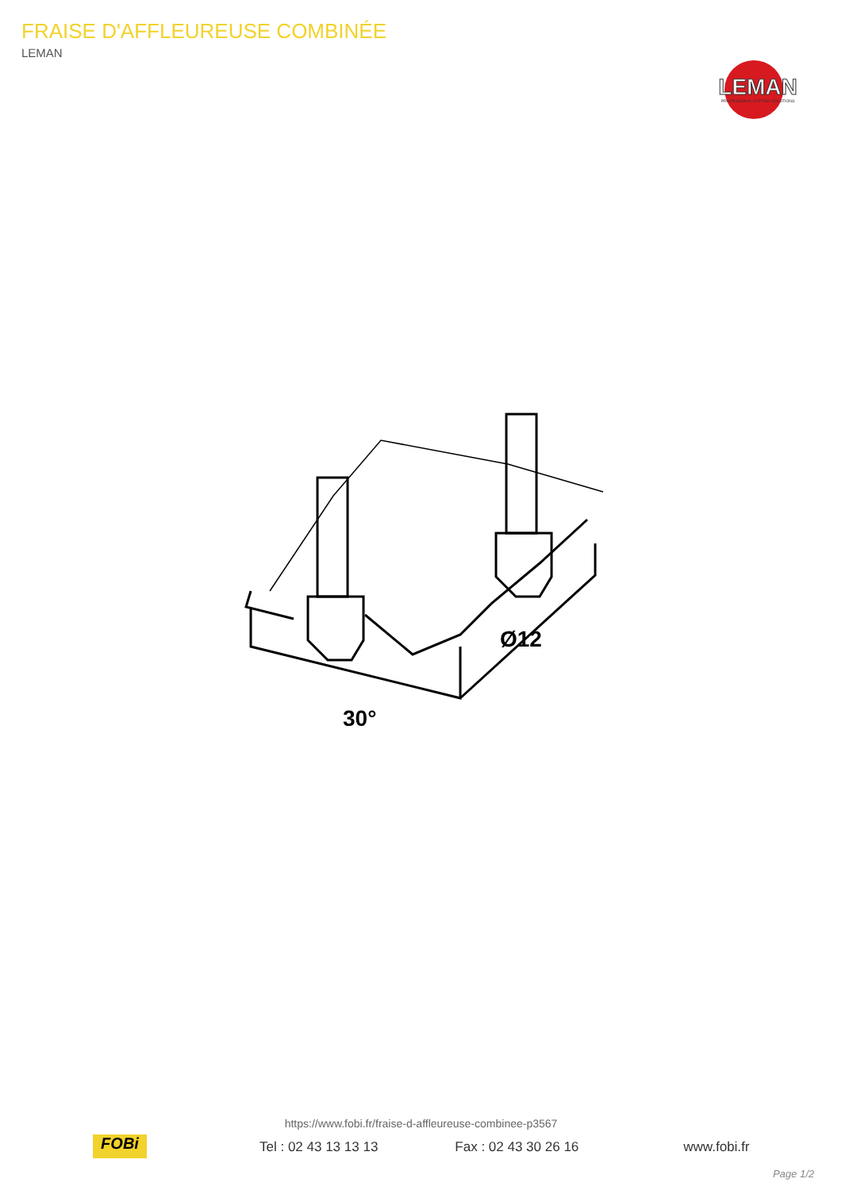FRAISE D'AFFLEUREUSE COMBINÉE
LEMAN
LEMAN
PROFESSIONAL CUTTING SOLUTIONS
30°
Ø12
FOBi
https://www.fobi.fr/fraise-d-affleureuse-combinee-p3567
Tel : 02 43 13 13 13 Fax : 02 43 30 26 16 www.fobi.fr
Page 1/2